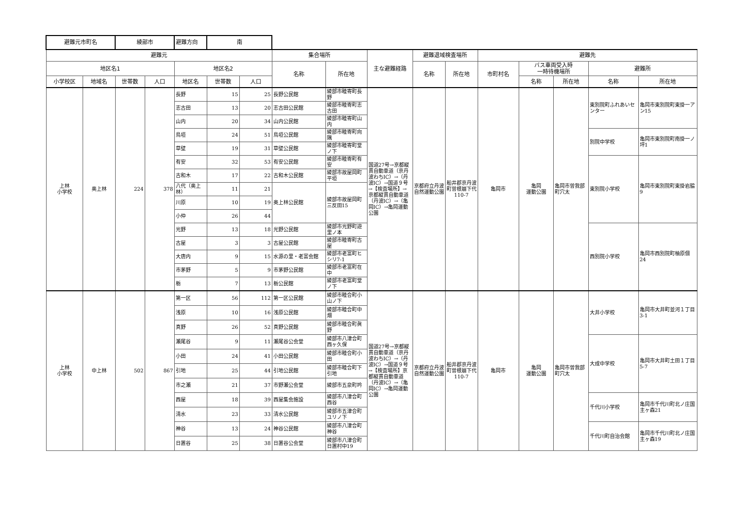| 避難元市町名 | | 綾部市 | | 避難方向 | 南 | | | | | | | | | | | |
| 避難元 | | | | | | | 集合場所 | | 主な避難経路 | 避難退域検査場所 | | 避難先 | | | | |
| 地区名1 | | | | 地区名2 | | | 名称 | 所在地 | | 名称 | 所在地 | 市町村名 | バス車両受入時 一時待機場所 | | 避難所 | |
| 小学校区 | 地域名 | 世帯数 | 人口 | 地区名 | 世帯数 | 人口 | | | | | | | 名称 | 所在地 | 名称 | 所在地 |
| 上林 小学校 | 奥上林 | 224 | 378 | 長野 | 15 | 25 | 長野公民館 | 綾部市睦寄町長野 | 国道27号→京都縦貫自動車道（京丹波わちIC）→（丹波IC）→国道９号→【検査場所】→京都縦貫自動車道（丹波IC）→（亀岡IC）→亀岡運動公園 | 京都府立丹波自然運動公園 | 船井郡京丹波町曽根崩下代110-7 | 亀岡市 | 亀岡 運動公園 | 亀岡市曽我部町穴太 | 東別院町ふれあいセンター | 亀岡市東別院町東掛一アン15 |
| | | | | 志古田 | 13 | 20 | 志古田公民館 | 綾部市睦寄町志古田 | | | | | | | | |
| | | | | 山内 | 20 | 34 | 山内公民館 | 綾部市睦寄町山内 | | | | | | | | |
| | | | | 鳥垣 | 24 | 51 | 鳥垣公民館 | 綾部市睦寄町向隅 | | | | | | | 別院中学校 | 亀岡市東別院町南掛一ノ坪1 |
| | | | | 草壁 | 19 | 31 | 草壁公民館 | 綾部市睦寄町堂ノ下 | | | | | | | | |
| | | | | 有安 | 32 | 53 | 有安公民館 | 綾部市睦寄町有安 | | | | | | | 東別院小学校 | 亀岡市東別院町東掛岩脇9 |
| | | | | 古和木 | 17 | 22 | 古和木公民館 | 綾部市故屋岡町平垣 | | | | | | | | |
| | | | | 八代（奥上林） | 11 | 21 | 奥上林公民館 | 綾部市故屋岡町三反田15 | | | | | | | | |
| | | | | 川原 | 10 | 19 | | | | | | | | | | |
| | | | | 小仲 | 26 | 44 | | | | | | | | | | |
| | | | | 光野 | 13 | 18 | 光野公民館 | 綾部市光野町遊里ノ本 | | | | | | | 西別院小学校 | 亀岡市西別院町柚原佃24 |
| | | | | 古屋 | 3 | 3 | 古屋公民館 | 綾部市睦寄町古屋 | | | | | | | | |
| | | | | 大唐内 | 9 | 15 | 水源の里・老富会館 | 綾部市老富町ヒシリ7-1 | | | | | | | | |
| | | | | 市茅野 | 5 | 9 | 市茅野公民館 | 綾部市老富町在中 | | | | | | | | |
| | | | | 栃 | 7 | 13 | 栃公民館 | 綾部市老富町堂ノ下 | | | | | | | | |
| 上林 小学校 | 中上林 | 502 | 867 | 第一区 | 56 | 112 | 第一区公民館 | 綾部市睦合町小山ノ下 | 国道27号→京都縦貫自動車道（京丹波わちIC）→（丹波IC）→国道９号→【検査場所】京都縦貫自動車道（丹波IC）→（亀岡IC）→亀岡運動公園 | 京都府立丹波自然運動公園 | 船井郡京丹波町曽根崩下代110-7 | 亀岡市 | 亀岡 運動公園 | 亀岡市曽我部町穴太 | 大井小学校 | 亀岡市大井町並河１丁目3-1 |
| | | | | 浅原 | 10 | 16 | 浅原公民館 | 綾部市睦合町中畑 | | | | | | | | |
| | | | | 真野 | 26 | 52 | 真野公民館 | 綾部市睦合町眞野 | | | | | | | | |
| | | | | 瀬尾谷 | 9 | 11 | 瀬尾谷公会堂 | 綾部市八津合町西ヶ久保 | | | | | | | 大成中学校 | 亀岡市大井町土田１丁目5-7 |
| | | | | 小田 | 24 | 41 | 小田公民館 | 綾部市睦合町小田 | | | | | | | | |
| | | | | 引地 | 25 | 44 | 引地公民館 | 綾部市睦合町下引地 | | | | | | | | |
| | | | | 市之瀬 | 21 | 37 | 市野瀬公会堂 | 綾部市五泉町吟 | | | | | | | | |
| | | | | 西屋 | 18 | 39 | 西屋集会施設 | 綾部市八津合町西谷 | | | | | | | 千代川小学校 | 亀岡市千代川町北ノ庄国主ヶ森21 |
| | | | | 清水 | 23 | 33 | 清水公民館 | 綾部市五津合町ユリノ下 | | | | | | | | |
| | | | | 神谷 | 13 | 24 | 神谷公民館 | 綾部市八津合町神谷 | | | | | | | 千代川町自治会館 | 亀岡市千代川町北ノ庄国主ヶ森19 |
| | | | | 日置谷 | 25 | 38 | 日置谷公会堂 | 綾部市八津合町日置村中19 | | | | | | | | |